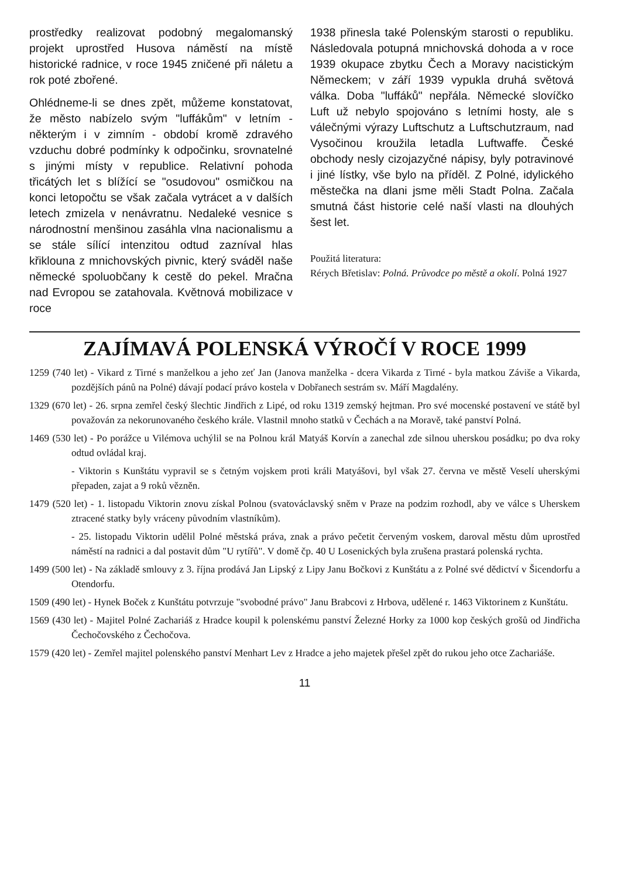prostředky realizovat podobný megalomanský projekt uprostřed Husova náměstí na místě historické radnice, v roce 1945 zničené při náletu a rok poté zbořené.
Ohlédneme-li se dnes zpět, můžeme konstatovat, že město nabízelo svým "luffákům" v letním - některým i v zimním - období kromě zdravého vzduchu dobré podmínky k odpočinku, srovnatelné s jinými místy v republice. Relativní pohoda třicátých let s blížící se "osudovou" osmičkou na konci letopočtu se však začala vytrácet a v dalších letech zmizela v nenávratnu. Nedaleké vesnice s národnostní menšinou zasáhla vlna nacionalismu a se stále sílící intenzitou odtud zazníval hlas křiklouna z mnichovských pivnic, který sváděl naše německé spoluobčany k cestě do pekel. Mračna nad Evropou se zatahovala. Květnová mobilizace v roce
1938 přinesla také Polenským starosti o republiku. Následovala potupná mnichovská dohoda a v roce 1939 okupace zbytku Čech a Moravy nacistickým Německem; v září 1939 vypukla druhá světová válka. Doba "luffáků" nepřála. Německé slovíčko Luft už nebylo spojováno s letními hosty, ale s válečnými výrazy Luftschutz a Luftschutzraum, nad Vysočinou kroužila letadla Luftwaffe. České obchody nesly cizojazyčné nápisy, byly potravinové i jiné lístky, vše bylo na příděl. Z Polné, idylického městečka na dlani jsme měli Stadt Polna. Začala smutná část historie celé naší vlasti na dlouhých šest let.
Použitá literatura:
Rérych Břetislav: Polná. Průvodce po městě a okolí. Polná 1927
ZAJÍMAVÁ POLENSKÁ VÝROČÍ V ROCE 1999
1259 (740 let) - Vikard z Tirné s manželkou a jeho zeť Jan (Janova manželka - dcera Vikarda z Tirné - byla matkou Záviše a Vikarda, pozdějších pánů na Polné) dávají podací právo kostela v Dobřanech sestrám sv. Máří Magdalény.
1329 (670 let) - 26. srpna zemřel český šlechtic Jindřich z Lipé, od roku 1319 zemský hejtman. Pro své mocenské postavení ve státě byl považován za nekorunovaného českého krále. Vlastnil mnoho statků v Čechách a na Moravě, také panství Polná.
1469 (530 let) - Po porážce u Vilémova uchýlil se na Polnou král Matyáš Korvín a zanechal zde silnou uherskou posádku; po dva roky odtud ovládal kraj.
- Viktorin s Kunštátu vypravil se s četným vojskem proti králi Matyášovi, byl však 27. června ve městě Veselí uherskými přepaden, zajat a 9 roků vězněn.
1479 (520 let) - 1. listopadu Viktorin znovu získal Polnou (svatováclavský sněm v Praze na podzim rozhodl, aby ve válce s Uherskem ztracené statky byly vráceny původním vlastníkům).
- 25. listopadu Viktorin udělil Polné městská práva, znak a právo pečetit červeným voskem, daroval městu dům uprostřed náměstí na radnici a dal postavit dům "U rytířů". V domě čp. 40 U Losenických byla zrušena prastará polenská rychta.
1499 (500 let) - Na základě smlouvy z 3. října prodává Jan Lipský z Lipy Janu Bočkovi z Kunštátu a z Polné své dědictví v Šicendorfu a Otendorfu.
1509 (490 let) - Hynek Boček z Kunštátu potvrzuje "svobodné právo" Janu Brabcovi z Hrbova, udělené r. 1463 Viktorinem z Kunštátu.
1569 (430 let) - Majitel Polné Zachariáš z Hradce koupil k polenskému panství Železné Horky za 1000 kop českých grošů od Jindřicha Čechočovského z Čechočova.
1579 (420 let) - Zemřel majitel polenského panství Menhart Lev z Hradce a jeho majetek přešel zpět do rukou jeho otce Zachariáše.
11